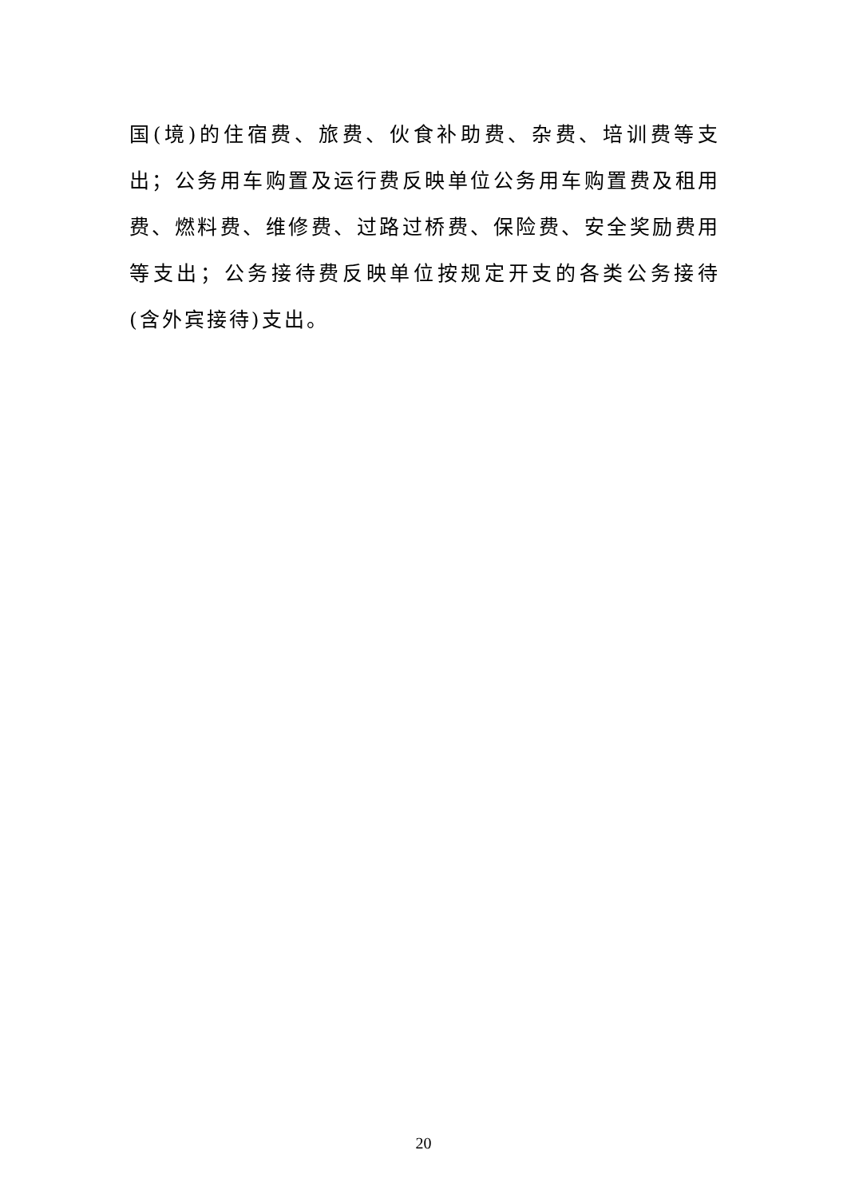国(境)的住宿费、旅费、伙食补助费、杂费、培训费等支出；公务用车购置及运行费反映单位公务用车购置费及租用费、燃料费、维修费、过路过桥费、保险费、安全奖励费用等支出；公务接待费反映单位按规定开支的各类公务接待(含外宾接待)支出。
20